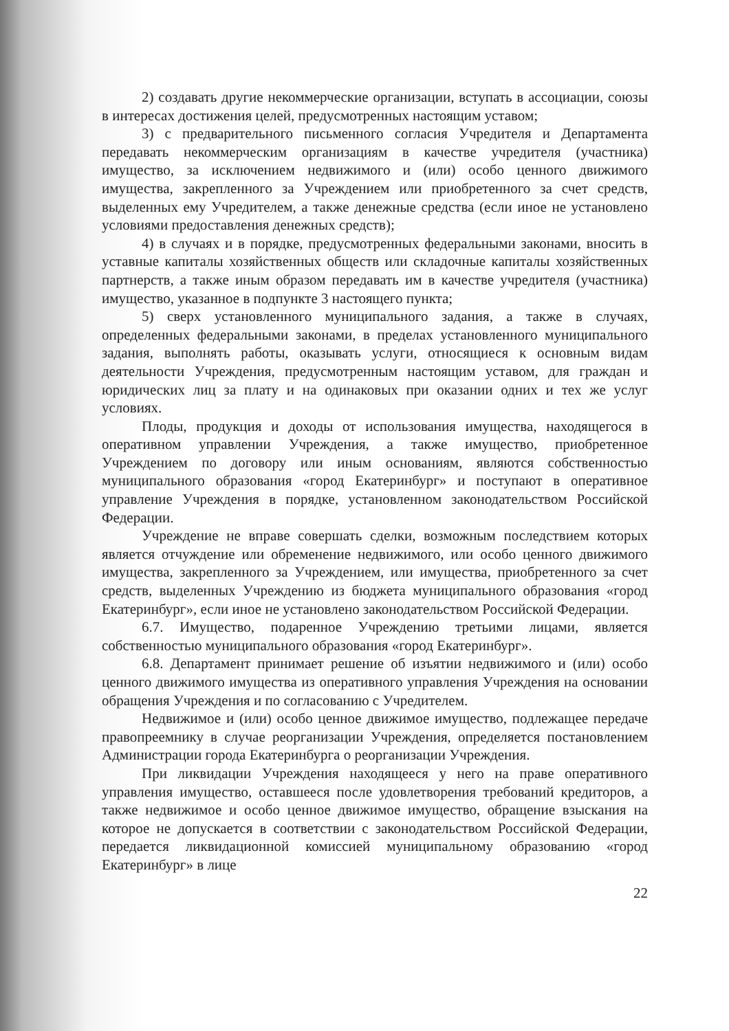2) создавать другие некоммерческие организации, вступать в ассоциации, союзы в интересах достижения целей, предусмотренных настоящим уставом;
3) с предварительного письменного согласия Учредителя и Департамента передавать некоммерческим организациям в качестве учредителя (участника) имущество, за исключением недвижимого и (или) особо ценного движимого имущества, закрепленного за Учреждением или приобретенного за счет средств, выделенных ему Учредителем, а также денежные средства (если иное не установлено условиями предоставления денежных средств);
4) в случаях и в порядке, предусмотренных федеральными законами, вносить в уставные капиталы хозяйственных обществ или складочные капиталы хозяйственных партнерств, а также иным образом передавать им в качестве учредителя (участника) имущество, указанное в подпункте 3 настоящего пункта;
5) сверх установленного муниципального задания, а также в случаях, определенных федеральными законами, в пределах установленного муниципального задания, выполнять работы, оказывать услуги, относящиеся к основным видам деятельности Учреждения, предусмотренным настоящим уставом, для граждан и юридических лиц за плату и на одинаковых при оказании одних и тех же услуг условиях.
Плоды, продукция и доходы от использования имущества, находящегося в оперативном управлении Учреждения, а также имущество, приобретенное Учреждением по договору или иным основаниям, являются собственностью муниципального образования «город Екатеринбург» и поступают в оперативное управление Учреждения в порядке, установленном законодательством Российской Федерации.
Учреждение не вправе совершать сделки, возможным последствием которых является отчуждение или обременение недвижимого, или особо ценного движимого имущества, закрепленного за Учреждением, или имущества, приобретенного за счет средств, выделенных Учреждению из бюджета муниципального образования «город Екатеринбург», если иное не установлено законодательством Российской Федерации.
6.7. Имущество, подаренное Учреждению третьими лицами, является собственностью муниципального образования «город Екатеринбург».
6.8. Департамент принимает решение об изъятии недвижимого и (или) особо ценного движимого имущества из оперативного управления Учреждения на основании обращения Учреждения и по согласованию с Учредителем.
Недвижимое и (или) особо ценное движимое имущество, подлежащее передаче правопреемнику в случае реорганизации Учреждения, определяется постановлением Администрации города Екатеринбурга о реорганизации Учреждения.
При ликвидации Учреждения находящееся у него на праве оперативного управления имущество, оставшееся после удовлетворения требований кредиторов, а также недвижимое и особо ценное движимое имущество, обращение взыскания на которое не допускается в соответствии с законодательством Российской Федерации, передается ликвидационной комиссией муниципальному образованию «город Екатеринбург» в лице
22